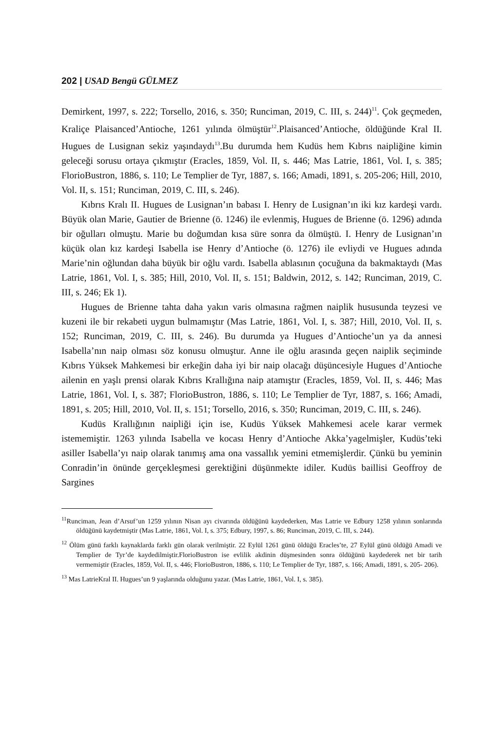202 | USAD Bengü GÜLMEZ
Demirkent, 1997, s. 222; Torsello, 2016, s. 350; Runciman, 2019, C. III, s. 244)<sup>11</sup>. Çok geçmeden, Kraliçe Plaisanced’Antioche, 1261 yılında ölmüştür<sup>12</sup>.Plaisanced’Antioche, öldüğünde Kral II. Hugues de Lusignan sekiz yaşındaydı<sup>13</sup>.Bu durumda hem Kudüs hem Kıbrıs naipliğine kimin geleceği sorusu ortaya çıkmıştır (Eracles, 1859, Vol. II, s. 446; Mas Latrie, 1861, Vol. I, s. 385; FlorioBustron, 1886, s. 110; Le Templier de Tyr, 1887, s. 166; Amadi, 1891, s. 205-206; Hill, 2010, Vol. II, s. 151; Runciman, 2019, C. III, s. 246).
Kıbrıs Kralı II. Hugues de Lusignan’ın babası I. Henry de Lusignan’ın iki kız kardeşi vardı. Büyük olan Marie, Gautier de Brienne (ö. 1246) ile evlenmiş, Hugues de Brienne (ö. 1296) adında bir oğulları olmuştu. Marie bu doğumdan kısa süre sonra da ölmüştü. I. Henry de Lusignan’ın küçük olan kız kardeşi Isabella ise Henry d’Antioche (ö. 1276) ile evliydi ve Hugues adında Marie’nin oğlundan daha büyük bir oğlu vardı. Isabella ablasının çocuğuna da bakmaktaydı (Mas Latrie, 1861, Vol. I, s. 385; Hill, 2010, Vol. II, s. 151; Baldwin, 2012, s. 142; Runciman, 2019, C. III, s. 246; Ek 1).
Hugues de Brienne tahta daha yakın varis olmasına rağmen naiplik hususunda teyzesi ve kuzeni ile bir rekabeti uygun bulmamıştır (Mas Latrie, 1861, Vol. I, s. 387; Hill, 2010, Vol. II, s. 152; Runciman, 2019, C. III, s. 246). Bu durumda ya Hugues d’Antioche’un ya da annesi Isabella’nın naip olması söz konusu olmuştur. Anne ile oğlu arasında geçen naiplik seçiminde Kıbrıs Yüksek Mahkemesi bir erkeğin daha iyi bir naip olacağı düşüncesiyle Hugues d’Antioche ailenin en yaşlı prensi olarak Kıbrıs Krallığına naip atamıştır (Eracles, 1859, Vol. II, s. 446; Mas Latrie, 1861, Vol. I, s. 387; FlorioBustron, 1886, s. 110; Le Templier de Tyr, 1887, s. 166; Amadi, 1891, s. 205; Hill, 2010, Vol. II, s. 151; Torsello, 2016, s. 350; Runciman, 2019, C. III, s. 246).
Kudüs Krallığının naipliği için ise, Kudüs Yüksek Mahkemesi acele karar vermek istememiştir. 1263 yılında Isabella ve kocası Henry d’Antioche Akka’yagelmişler, Kudüs’teki asiller Isabella’yı naip olarak tanımış ama ona vassallık yemini etmemişlerdir. Çünkü bu yeminin Conradin’in önünde gerçekleşmesi gerektiğini düşünmekte idiler. Kudüs baillisi Geoffroy de Sargines
<sup>11</sup> Runciman, Jean d’Arsuf’un 1259 yılının Nisan ayı civarında öldüğünü kaydederken, Mas Latrie ve Edbury 1258 yılının sonlarında öldüğünü kaydetmiştir (Mas Latrie, 1861, Vol. I, s. 375; Edbury, 1997, s. 86; Runciman, 2019, C. III, s. 244).
<sup>12</sup> Ölüm günü farklı kaynaklarda farklı gün olarak verilmiştir. 22 Eylül 1261 günü öldüğü Eracles’te, 27 Eylül günü öldüğü Amadi ve Templier de Tyr’de kaydedilmiştir.FlorioBustron ise evlilik akdinin düşmesinden sonra öldüğünü kaydederek net bir tarih vermemiştir (Eracles, 1859, Vol. II, s. 446; FlorioBustron, 1886, s. 110; Le Templier de Tyr, 1887, s. 166; Amadi, 1891, s. 205- 206).
<sup>13</sup> Mas LatrieKral II. Hugues’un 9 yaşlarında olduğunu yazar. (Mas Latrie, 1861, Vol. I, s. 385).